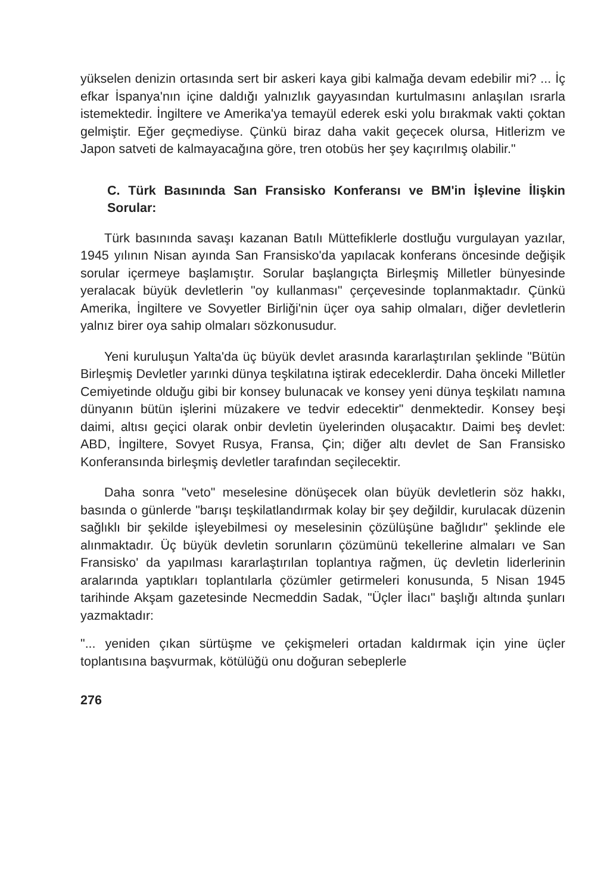yükselen denizin ortasında sert bir askeri kaya gibi kalmağa devam edebilir mi? ... İç efkar İspanya'nın içine daldığı yalnızlık gayyasından kurtulmasını anlaşılan ısrarla istemektedir. İngiltere ve Amerika'ya temayül ederek eski yolu bırakmak vakti çoktan gelmiştir. Eğer geçmediyse. Çünkü biraz daha vakit geçecek olursa, Hitlerizm ve Japon satveti de kalmayacağına göre, tren otobüs her şey kaçırılmış olabilir."
C. Türk Basınında San Fransisko Konferansı ve BM'in İşlevine İlişkin Sorular:
Türk basınında savaşı kazanan Batılı Müttefiklerle dostluğu vurgulayan yazılar, 1945 yılının Nisan ayında San Fransisko'da yapılacak konferans öncesinde değişik sorular içermeye başlamıştır. Sorular başlangıçta Birleşmiş Milletler bünyesinde yeralacak büyük devletlerin "oy kullanması" çerçevesinde toplanmaktadır. Çünkü Amerika, İngiltere ve Sovyetler Birliği'nin üçer oya sahip olmaları, diğer devletlerin yalnız birer oya sahip olmaları sözkonusudur.
Yeni kuruluşun Yalta'da üç büyük devlet arasında kararlaştırılan şeklinde "Bütün Birleşmiş Devletler yarınki dünya teşkilatına iştirak edeceklerdir. Daha önceki Milletler Cemiyetinde olduğu gibi bir konsey bulunacak ve konsey yeni dünya teşkilatı namına dünyanın bütün işlerini müzakere ve tedvir edecektir" denmektedir. Konsey beşi daimi, altısı geçici olarak onbir devletin üyelerinden oluşacaktır. Daimi beş devlet: ABD, İngiltere, Sovyet Rusya, Fransa, Çin; diğer altı devlet de San Fransisko Konferansında birleşmiş devletler tarafından seçilecektir.
Daha sonra "veto" meselesine dönüşecek olan büyük devletlerin söz hakkı, basında o günlerde "barışı teşkilatlandırmak kolay bir şey değildir, kurulacak düzenin sağlıklı bir şekilde işleyebilmesi oy meselesinin çözülüşüne bağlıdır" şeklinde ele alınmaktadır. Üç büyük devletin sorunların çözümünü tekellerine almaları ve San Fransisko' da yapılması kararlaştırılan toplantıya rağmen, üç devletin liderlerinin aralarında yaptıkları toplantılarla çözümler getirmeleri konusunda, 5 Nisan 1945 tarihinde Akşam gazetesinde Necmeddin Sadak, "Üçler İlacı" başlığı altında şunları yazmaktadır:
"... yeniden çıkan sürtüşme ve çekişmeleri ortadan kaldırmak için yine üçler toplantısına başvurmak, kötülüğü onu doğuran sebeplerle
276